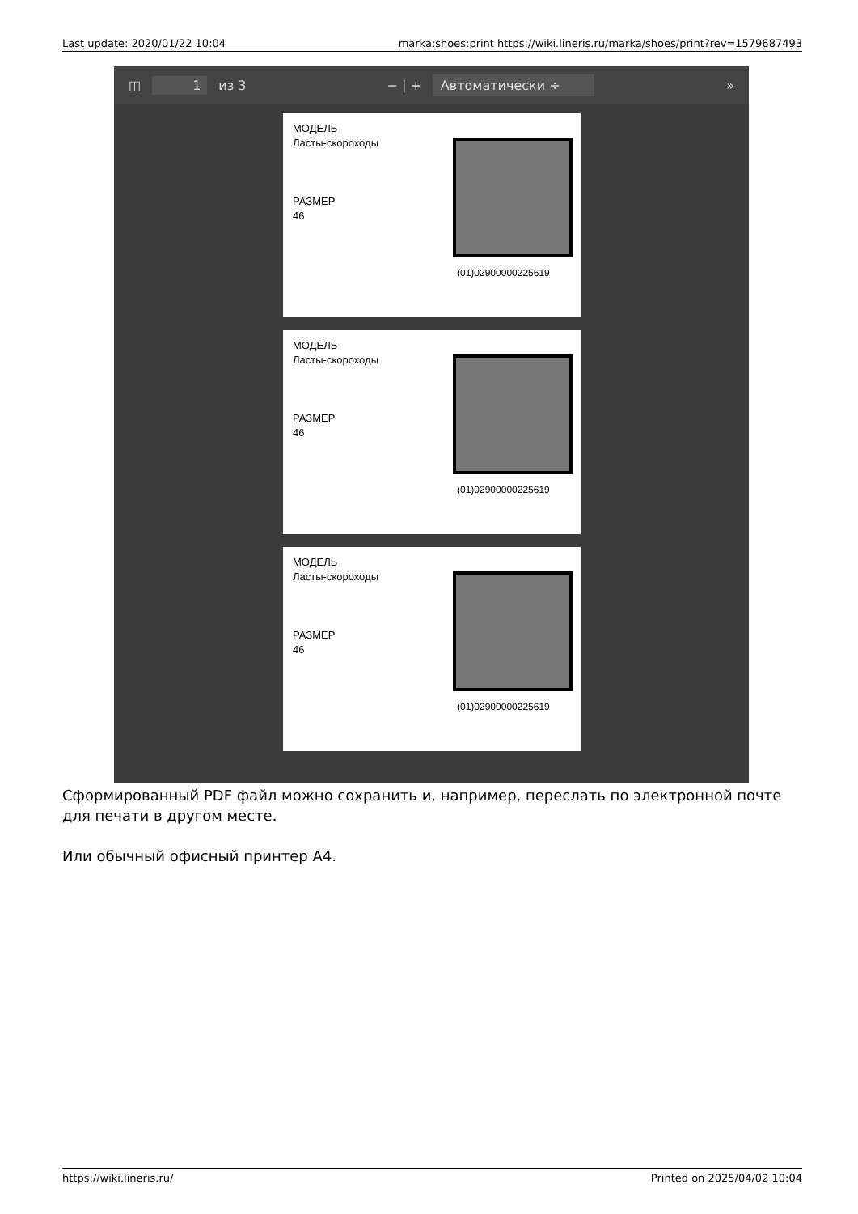Last update: 2020/01/22 10:04 marka:shoes:print https://wiki.lineris.ru/marka/shoes/print?rev=1579687493
◫ 1 из 3 − | + Автоматически ÷ »
МОДЕЛЬ
Ласты-скороходы
РАЗМЕР
46
(01)0290000022561​9
МОДЕЛЬ
Ласты-скороходы
РАЗМЕР
46
(01)0290000022561​9
МОДЕЛЬ
Ласты-скороходы
РАЗМЕР
46
(01)0290000022561​9
Сформированный PDF файл можно сохранить и, например, переслать по электронной почте для печати в другом месте.
Или обычный офисный принтер А4.
https://wiki.lineris.ru/ Printed on 2025/04/02 10:04